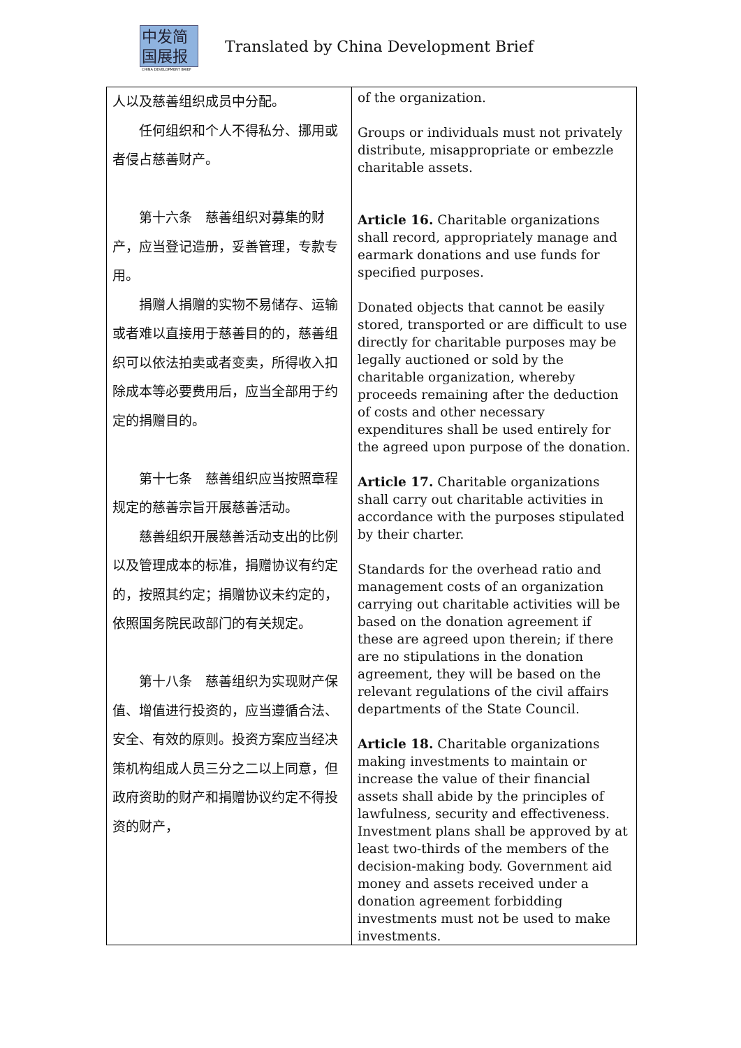中发简
国展报
CHINA DEVELOPMENT BRIEF
Translated by China Development Brief
| 人以及慈善组织成员中分配。 任何组织和个人不得私分、挪用或者侵占慈善财产。 第十六条 慈善组织对募集的财产，应当登记造册，妥善管理，专款专用。 捐赠人捐赠的实物不易储存、运输或者难以直接用于慈善目的的，慈善组织可以依法拍卖或者变卖，所得收入扣除成本等必要费用后，应当全部用于约定的捐赠目的。 第十七条 慈善组织应当按照章程规定的慈善宗旨开展慈善活动。 慈善组织开展慈善活动支出的比例以及管理成本的标准，捐赠协议有约定的，按照其约定；捐赠协议未约定的，依照国务院民政部门的有关规定。 第十八条 慈善组织为实现财产保值、增值进行投资的，应当遵循合法、安全、有效的原则。投资方案应当经决策机构组成人员三分之二以上同意，但政府资助的财产和捐赠协议约定不得投资的财产， | of the organization. Groups or individuals must not privately distribute, misappropriate or embezzle charitable assets. Article 16. Charitable organizations shall record, appropriately manage and earmark donations and use funds for specified purposes. Donated objects that cannot be easily stored, transported or are difficult to use directly for charitable purposes may be legally auctioned or sold by the charitable organization, whereby proceeds remaining after the deduction of costs and other necessary expenditures shall be used entirely for the agreed upon purpose of the donation. Article 17. Charitable organizations shall carry out charitable activities in accordance with the purposes stipulated by their charter. Standards for the overhead ratio and management costs of an organization carrying out charitable activities will be based on the donation agreement if these are agreed upon therein; if there are no stipulations in the donation agreement, they will be based on the relevant regulations of the civil affairs departments of the State Council. Article 18. Charitable organizations making investments to maintain or increase the value of their financial assets shall abide by the principles of lawfulness, security and effectiveness. Investment plans shall be approved by at least two-thirds of the members of the decision-making body. Government aid money and assets received under a donation agreement forbidding investments must not be used to make investments. |